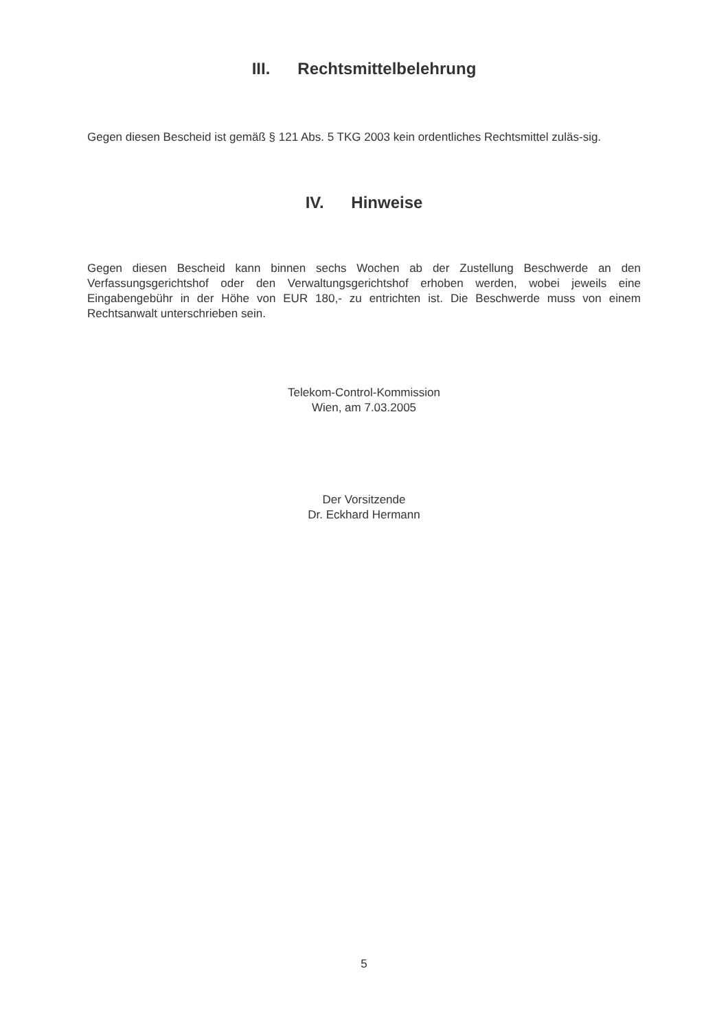III. Rechtsmittelbelehrung
Gegen diesen Bescheid ist gemäß § 121 Abs. 5 TKG 2003 kein ordentliches Rechtsmittel zuläs-sig.
IV. Hinweise
Gegen diesen Bescheid kann binnen sechs Wochen ab der Zustellung Beschwerde an den Verfassungsgerichtshof oder den Verwaltungsgerichtshof erhoben werden, wobei jeweils eine Eingabengebühr in der Höhe von EUR 180,- zu entrichten ist. Die Beschwerde muss von einem Rechtsanwalt unterschrieben sein.
Telekom-Control-Kommission
Wien, am 7.03.2005
Der Vorsitzende
Dr. Eckhard Hermann
5